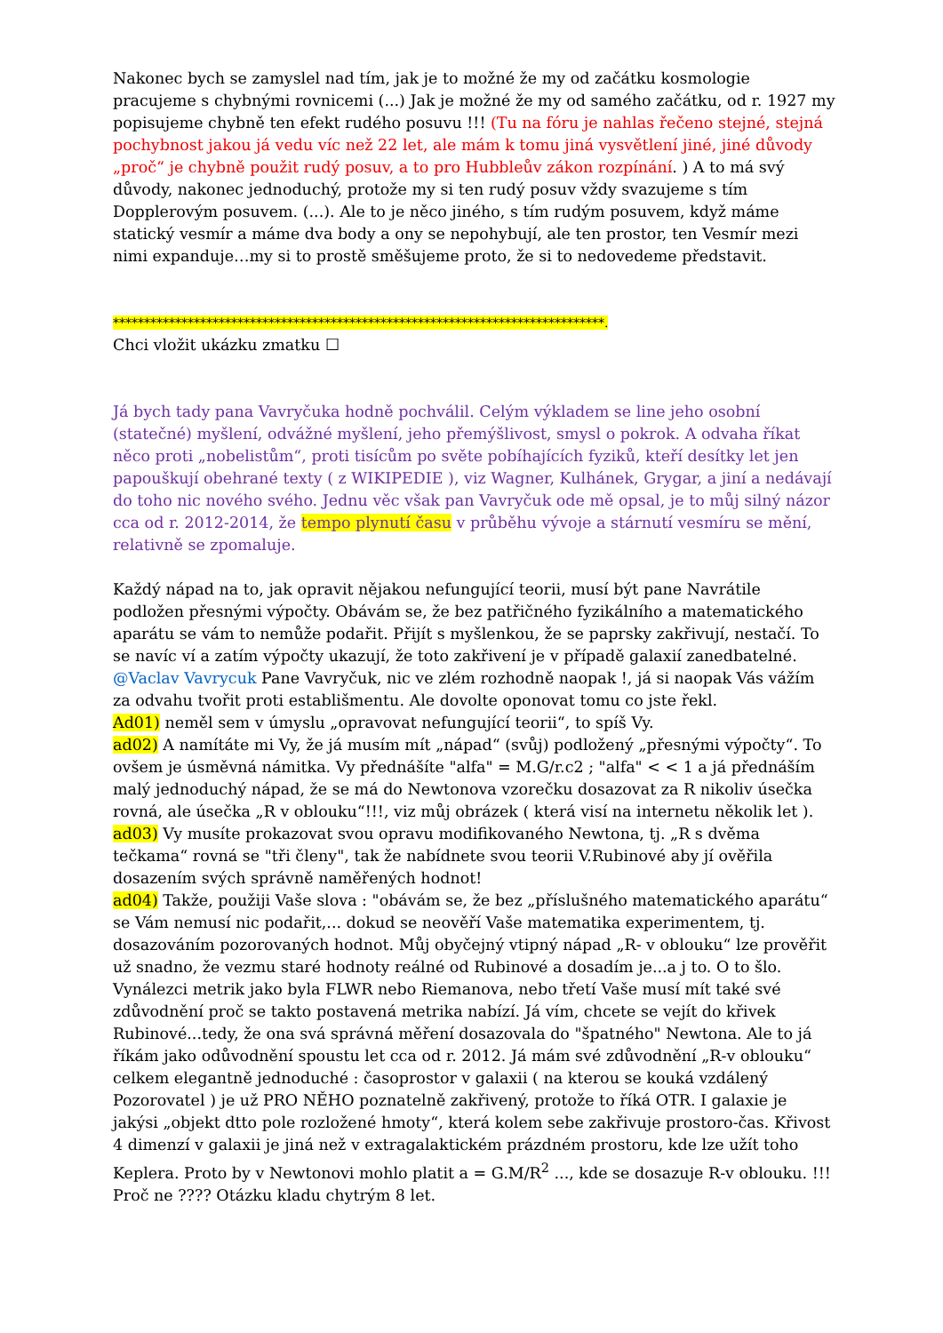Nakonec bych se zamyslel nad tím, jak je to možné že my od začátku kosmologie pracujeme s chybnými rovnicemi (...) Jak je možné že my od samého začátku, od r. 1927 my popisujeme chybně ten efekt rudého posuvu !!! (Tu na fóru je nahlas řečeno stejné, stejná pochybnost jakou já vedu víc než 22 let, ale mám k tomu jiná vysvětlení jiné, jiné důvody „proč“ je chybně použit rudý posuv, a to pro Hubbleův zákon rozpínání. ) A to má svý důvody, nakonec jednoduchý, protože my si ten rudý posuv vždy svazujeme s tím Dopplerovým posuvem. (...). Ale to je něco jiného, s tím rudým posuvem, když máme statický vesmír a máme dva body a ony se nepohybují, ale ten prostor, ten Vesmír mezi nimi expanduje…my si to prostě směšujeme proto, že si to nedovedeme představit.
*******************************************************************************.
Chci vložit ukázku zmatku ☐
Já bych tady pana Vavryčuka hodně pochválil. Celým výkladem se line jeho osobní (statečné) myšlení, odvážné myšlení, jeho přemýšlivost, smysl o pokrok. A odvaha říkat něco proti „nobelistům“, proti tisícům po světe pobíhajících fyziků, kteří desítky let jen papouškují obehrané texty ( z WIKIPEDIE ), viz Wagner, Kulhánek, Grygar, a jiní a nedávají do toho nic nového svého. Jednu věc však pan Vavryčuk ode mě opsal, je to můj silný názor cca od r. 2012-2014, že tempo plynutí času v průběhu vývoje a stárnutí vesmíru se mění, relativně se zpomaluje.
Každý nápad na to, jak opravit nějakou nefungující teorii, musí být pane Navrátile podložen přesnými výpočty. Obávám se, že bez patřičného fyzikálního a matematického aparátu se vám to nemůže podařit. Přijít s myšlenkou, že se paprsky zakřivují, nestačí. To se navíc ví a zatím výpočty ukazují, že toto zakřivení je v případě galaxií zanedbatelné.
@Vaclav Vavrycuk Pane Vavryčuk, nic ve zlém rozhodně naopak !, já si naopak Vás vážím za odvahu tvořit proti establišmentu. Ale dovolte oponovat tomu co jste řekl.
Ad01) neměl sem v úmyslu „opravovat nefungující teorii“, to spíš Vy.
ad02) A namítáte mi Vy, že já musím mít „nápad“ (svůj) podložený „přesnými výpočty“. To ovšem je úsměvná námitka. Vy přednášíte "alfa" = M.G/r.c2 ; "alfa" < < 1 a já přednáším malý jednoduchý nápad, že se má do Newtonova vzorečku dosazovat za R nikoliv úsečka rovná, ale úsečka „R v oblouku“!!!, viz můj obrázek ( která visí na internetu několik let ).
ad03) Vy musíte prokazovat svou opravu modifikovaného Newtona, tj. „R s dvěma tečkama“ rovná se "tři členy", tak že nabídnete svou teorii V.Rubinové aby jí ověřila dosazením svých správně naměřených hodnot!
ad04) Takže, použiji Vaše slova : "obávám se, že bez „příslušného matematického aparátu“ se Vám nemusí nic podařit,... dokud se neověří Vaše matematika experimentem, tj. dosazováním pozorovaných hodnot. Můj obyčejný vtipný nápad „R- v oblouku“ lze prověřit už snadno, že vezmu staré hodnoty reálné od Rubinové a dosadím je...a j to. O to šlo. Vynálezci metrik jako byla FLWR nebo Riemanova, nebo třetí Vaše musí mít také své zdůvodnění proč se takto postavená metrika nabízí. Já vím, chcete se vejít do křivek Rubinové...tedy, že ona svá správná měření dosazovala do "špatného" Newtona. Ale to já říkám jako odůvodnění spoustu let cca od r. 2012. Já mám své zdůvodnění „R-v oblouku“ celkem elegantně jednoduché : časoprostor v galaxii ( na kterou se kouká vzdálený Pozorovatel ) je už PRO NĚHO poznatelně zakřivený, protože to říká OTR. I galaxie je jakýsi „objekt dtto pole rozložené hmoty“, která kolem sebe zakřivuje prostoro-čas. Křivost 4 dimenzí v galaxii je jiná než v extragalaktickém prázdném prostoru, kde lze užít toho Keplera. Proto by v Newtonovi mohlo platit a = G.M/R<sup>2</sup> ..., kde se dosazuje R-v oblouku. !!! Proč ne ???? Otázku kladu chytrým 8 let.